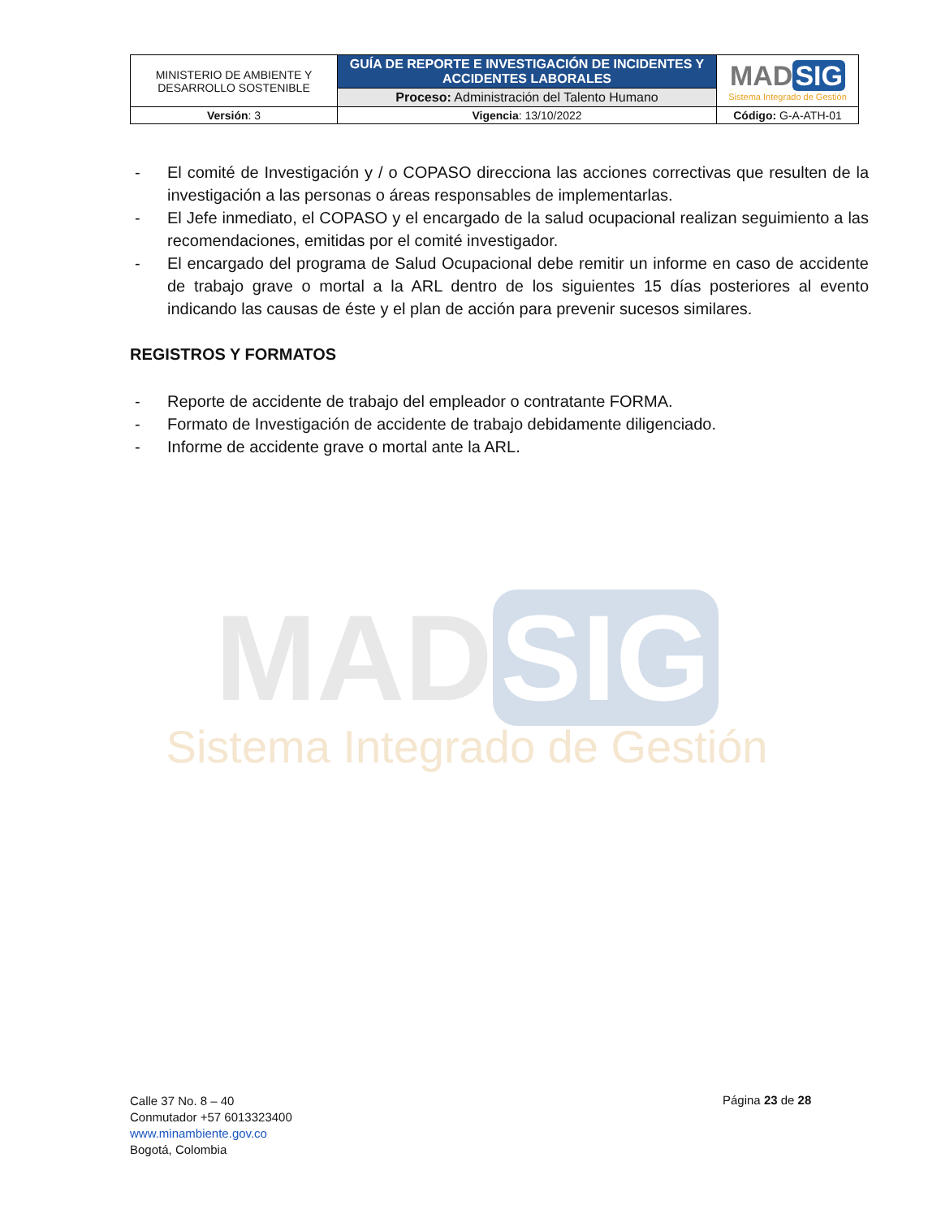| MINISTERIO DE AMBIENTE Y DESARROLLO SOSTENIBLE | GUÍA DE REPORTE E INVESTIGACIÓN DE INCIDENTES Y ACCIDENTES LABORALES | MAD SIG Sistema Integrado de Gestión |
| | Proceso: Administración del Talento Humano | |
| Versión : 3 | Vigencia : 13/10/2022 | Código: G-A-ATH-01 |
- El comité de Investigación y / o COPASO direcciona las acciones correctivas que resulten de la investigación a las personas o áreas responsables de implementarlas.
- El Jefe inmediato, el COPASO y el encargado de la salud ocupacional realizan seguimiento a las recomendaciones, emitidas por el comité investigador.
- El encargado del programa de Salud Ocupacional debe remitir un informe en caso de accidente de trabajo grave o mortal a la ARL dentro de los siguientes 15 días posteriores al evento indicando las causas de éste y el plan de acción para prevenir sucesos similares.
REGISTROS Y FORMATOS
- Reporte de accidente de trabajo del empleador o contratante FORMA.
- Formato de Investigación de accidente de trabajo debidamente diligenciado.
- Informe de accidente grave o mortal ante la ARL.
MAD SIG
Sistema Integrado de Gestión
Calle 37 No. 8 – 40
Conmutador +57 6013323400
www.minambiente.gov.co
Bogotá, Colombia
Página 23 de 28